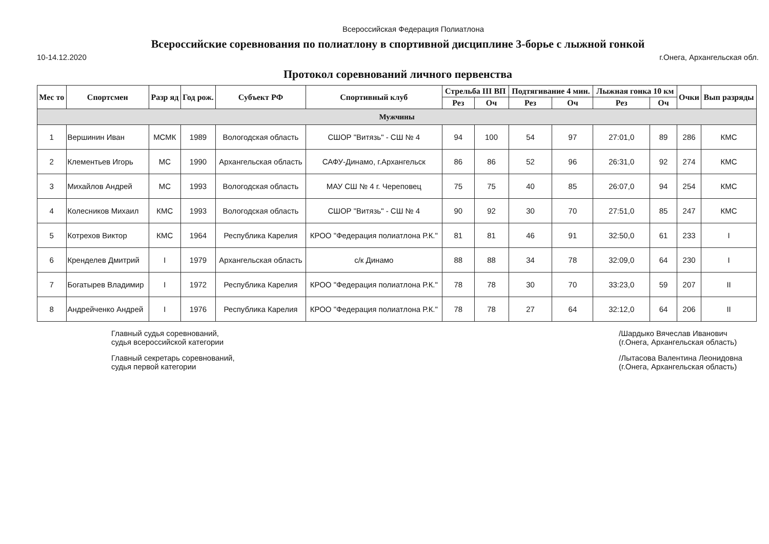Всероссийская Федерация Полиатлона
Всероссийские соревнования по полиатлону в спортивной дисциплине 3-борье с лыжной гонкой
10-14.12.2020 г.Онега, Архангельская обл.
Протокол соревнований личного первенства
| Мес то | Спортсмен | Разр яд | Год рож. | Субъект РФ | Спортивный клуб | Стрельба III ВП | | Подтягивание 4 мин. | | Лыжная гонка 10 км | | Очки | Вып разряды |
| --- | --- | --- | --- | --- | --- | --- | --- | --- | --- | --- | --- | --- | --- |
| | | | | | | Рез | Оч | Рез | Оч | Рез | Оч | | |
| Мужчины | | | | | | | | | | | | | |
| 1 | Вершинин Иван | МСМК | 1989 | Вологодская область | СШОР "Витязь" - СШ № 4 | 94 | 100 | 54 | 97 | 27:01,0 | 89 | 286 | КМС |
| 2 | Клементьев Игорь | МС | 1990 | Архангельская область | САФУ-Динамо, г.Архангельск | 86 | 86 | 52 | 96 | 26:31,0 | 92 | 274 | КМС |
| 3 | Михайлов Андрей | МС | 1993 | Вологодская область | МАУ СШ № 4 г. Череповец | 75 | 75 | 40 | 85 | 26:07,0 | 94 | 254 | КМС |
| 4 | Колесников Михаил | КМС | 1993 | Вологодская область | СШОР "Витязь" - СШ № 4 | 90 | 92 | 30 | 70 | 27:51,0 | 85 | 247 | КМС |
| 5 | Котрехов Виктор | КМС | 1964 | Республика Карелия | КРОО "Федерация полиатлона Р.К." | 81 | 81 | 46 | 91 | 32:50,0 | 61 | 233 | I |
| 6 | Кренделев Дмитрий | I | 1979 | Архангельская область | с/к Динамо | 88 | 88 | 34 | 78 | 32:09,0 | 64 | 230 | I |
| 7 | Богатырев Владимир | I | 1972 | Республика Карелия | КРОО "Федерация полиатлона Р.К." | 78 | 78 | 30 | 70 | 33:23,0 | 59 | 207 | II |
| 8 | Андрейченко Андрей | I | 1976 | Республика Карелия | КРОО "Федерация полиатлона Р.К." | 78 | 78 | 27 | 64 | 32:12,0 | 64 | 206 | II |
Главный судья соревнований,
судья всероссийской категории
Главный секретарь соревнований,
судья первой категории
/Шардыко Вячеслав Иванович
(г.Онега, Архангельская область)
/Лытасова Валентина Леонидовна
(г.Онега, Архангельская область)